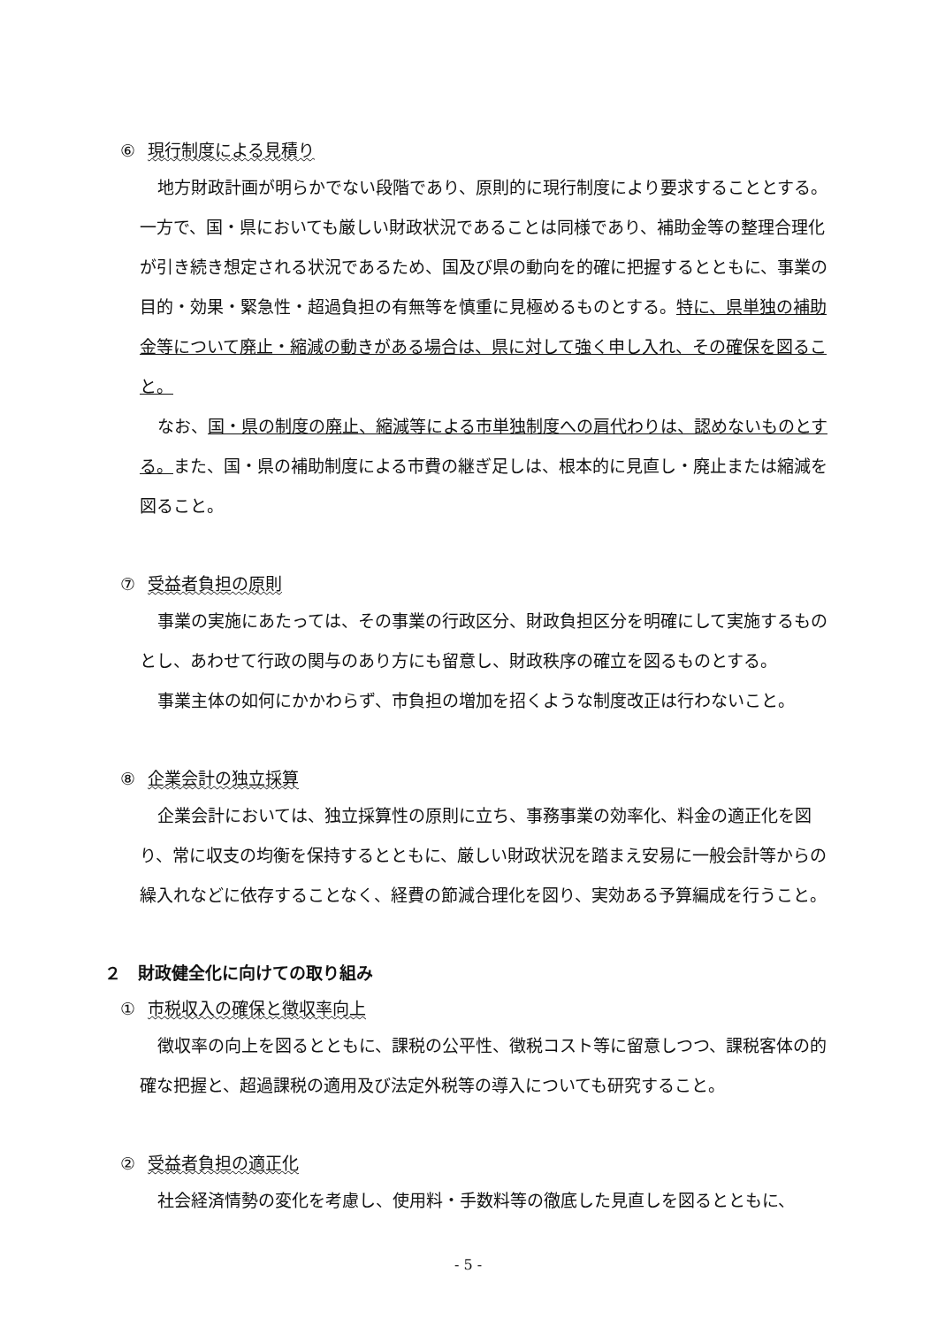⑥ 現行制度による見積り
地方財政計画が明らかでない段階であり、原則的に現行制度により要求することとする。一方で、国・県においても厳しい財政状況であることは同様であり、補助金等の整理合理化が引き続き想定される状況であるため、国及び県の動向を的確に把握するとともに、事業の目的・効果・緊急性・超過負担の有無等を慎重に見極めるものとする。特に、県単独の補助金等について廃止・縮減の動きがある場合は、県に対して強く申し入れ、その確保を図ること。
なお、国・県の制度の廃止、縮減等による市単独制度への肩代わりは、認めないものとする。また、国・県の補助制度による市費の継ぎ足しは、根本的に見直し・廃止または縮減を図ること。
⑦ 受益者負担の原則
事業の実施にあたっては、その事業の行政区分、財政負担区分を明確にして実施するものとし、あわせて行政の関与のあり方にも留意し、財政秩序の確立を図るものとする。
事業主体の如何にかかわらず、市負担の増加を招くような制度改正は行わないこと。
⑧ 企業会計の独立採算
企業会計においては、独立採算性の原則に立ち、事務事業の効率化、料金の適正化を図り、常に収支の均衡を保持するとともに、厳しい財政状況を踏まえ安易に一般会計等からの繰入れなどに依存することなく、経費の節減合理化を図り、実効ある予算編成を行うこと。
２　財政健全化に向けての取り組み
① 市税収入の確保と徴収率向上
徴収率の向上を図るとともに、課税の公平性、徴税コスト等に留意しつつ、課税客体の的確な把握と、超過課税の適用及び法定外税等の導入についても研究すること。
② 受益者負担の適正化
社会経済情勢の変化を考慮し、使用料・手数料等の徹底した見直しを図るとともに、
- 5 -